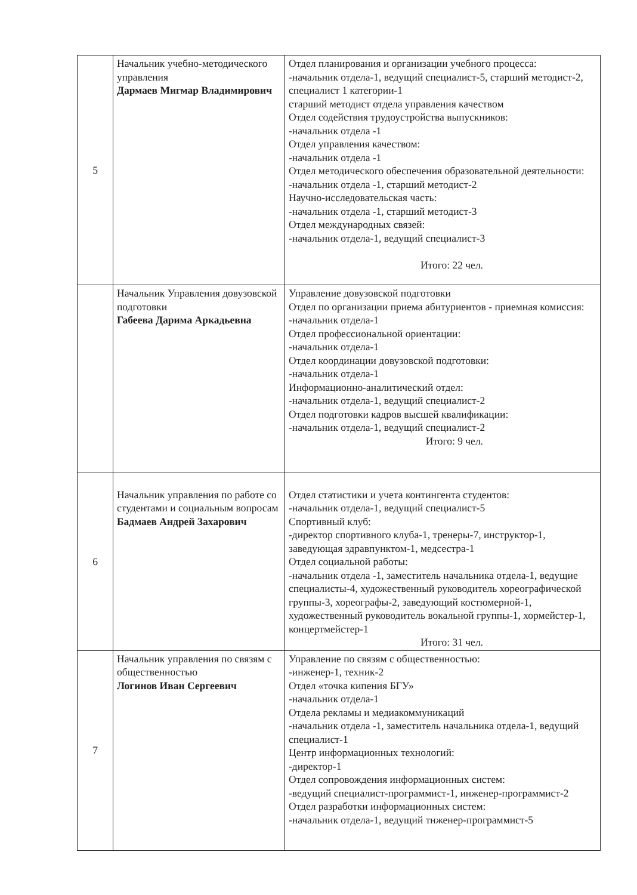| 5 | Начальник учебно-методического управления Дармаев Мигмар Владимирович | Отдел планирования и организации учебного процесса: -начальник отдела-1, ведущий специалист-5, старший методист-2, специалист 1 категории-1 старший методист отдела управления качеством Отдел содействия трудоустройства выпускников: -начальник отдела -1 Отдел управления качеством: -начальник отдела -1 Отдел методического обеспечения образовательной деятельности: -начальник отдела -1, старший методист-2 Научно-исследовательская часть: -начальник отдела -1, старший методист-3 Отдел международных связей: -начальник отдела-1, ведущий специалист-3 Итого: 22 чел. |
| | Начальник Управления довузовской подготовки Габеева Дарима Аркадьевна | Управление довузовской подготовки Отдел по организации приема абитуриентов - приемная комиссия: -начальник отдела-1 Отдел профессиональной ориентации: -начальник отдела-1 Отдел координации довузовской подготовки: -начальник отдела-1 Информационно-аналитический отдел: -начальник отдела-1, ведущий специалист-2 Отдел подготовки кадров высшей квалификации: -начальник отдела-1, ведущий специалист-2 Итого: 9 чел. |
| 6 | Начальник управления по работе со студентами и социальным вопросам Бадмаев Андрей Захарович | Отдел статистики и учета контингента студентов: -начальник отдела-1, ведущий специалист-5 Спортивный клуб: -директор спортивного клуба-1, тренеры-7, инструктор-1, заведующая здравпунктом-1, медсестра-1 Отдел социальной работы: -начальник отдела -1, заместитель начальника отдела-1, ведущие специалисты-4, художественный руководитель хореографической группы-3, хореографы-2, заведующий костюмерной-1, художественный руководитель вокальной группы-1, хормейстер-1, концертмейстер-1 Итого: 31 чел. |
| 7 | Начальник управления по связям с общественностью Логинов Иван Сергеевич | Управление по связям с общественностью: -инженер-1, техник-2 Отдел «точка кипения БГУ» -начальник отдела-1 Отдела рекламы и медиакоммуникаций -начальник отдела -1, заместитель начальника отдела-1, ведущий специалист-1 Центр информационных технологий: -директор-1 Отдел сопровождения информационных систем: -ведущий специалист-программист-1, инженер-программист-2 Отдел разработки информационных систем: -начальник отдела-1, ведущий тнженер-программист-5 |